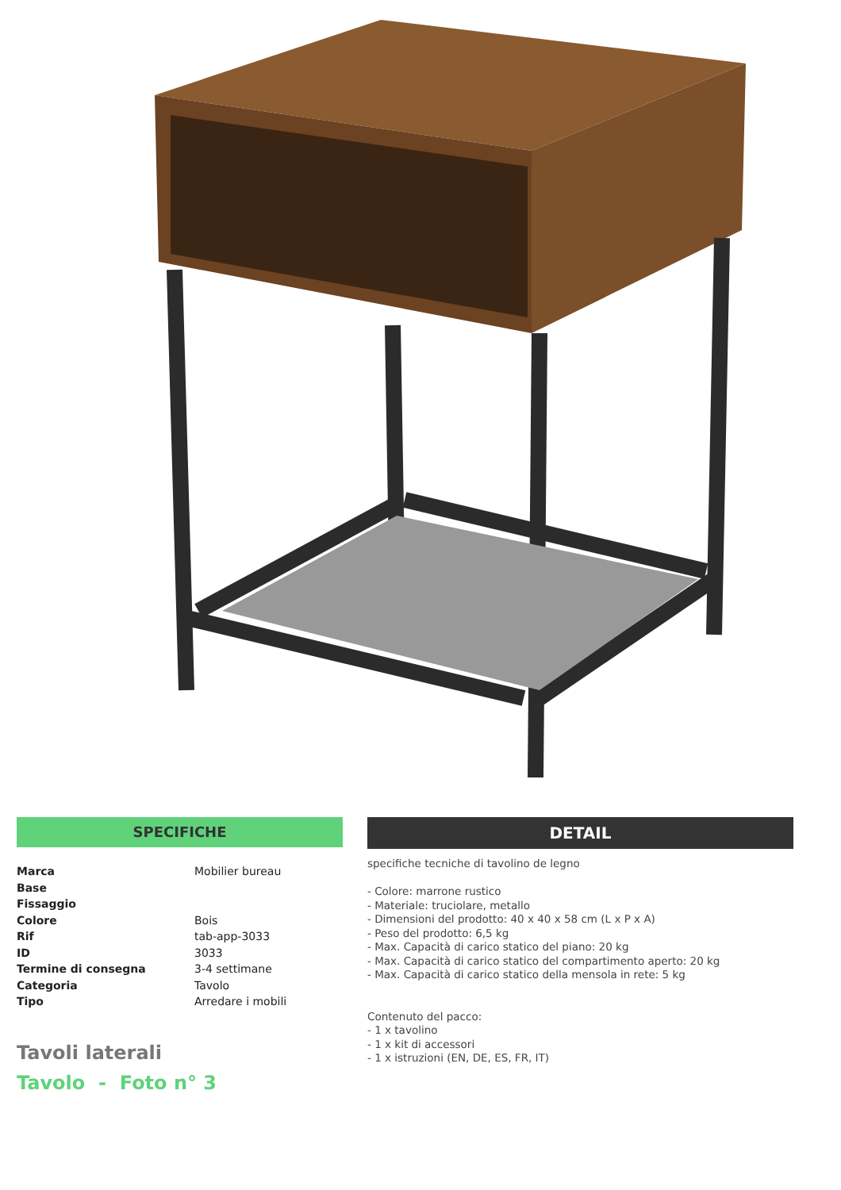SPECIFICHE
| Marca | Mobilier bureau |
| Base | |
| Fissaggio | |
| Colore | Bois |
| Rif | tab-app-3033 |
| ID | 3033 |
| Termine di consegna | 3-4 settimane |
| Categoria | Tavolo |
| Tipo | Arredare i mobili |
Tavoli laterali
Tavolo - Foto n° 3
DETAIL
specifiche tecniche di tavolino de legno
- Colore: marrone rustico
- Materiale: truciolare, metallo
- Dimensioni del prodotto: 40 x 40 x 58 cm (L x P x A)
- Peso del prodotto: 6,5 kg
- Max. Capacità di carico statico del piano: 20 kg
- Max. Capacità di carico statico del compartimento aperto: 20 kg
- Max. Capacità di carico statico della mensola in rete: 5 kg
Contenuto del pacco:
- 1 x tavolino
- 1 x kit di accessori
- 1 x istruzioni (EN, DE, ES, FR, IT)